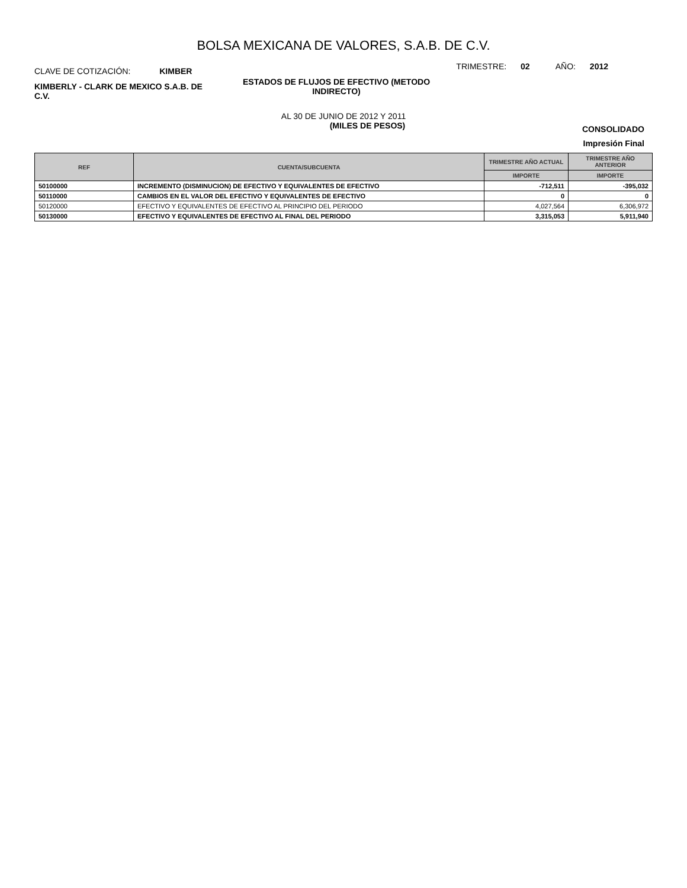BOLSA MEXICANA DE VALORES, S.A.B. DE C.V.
CLAVE DE COTIZACIÓN: KIMBER
TRIMESTRE: 02 AÑO: 2012
KIMBERLY - CLARK DE MEXICO S.A.B. DE C.V.
ESTADOS DE FLUJOS DE EFECTIVO (METODO INDIRECTO)
AL 30 DE JUNIO DE 2012 Y 2011
(MILES DE PESOS)
CONSOLIDADO
Impresión Final
| REF | CUENTA/SUBCUENTA | TRIMESTRE AÑO ACTUAL | TRIMESTRE AÑO ANTERIOR |
| --- | --- | --- | --- |
| | | IMPORTE | IMPORTE |
| 50100000 | INCREMENTO (DISMINUCION) DE EFECTIVO Y EQUIVALENTES DE EFECTIVO | -712,511 | -395,032 |
| 50110000 | CAMBIOS EN EL VALOR DEL EFECTIVO Y EQUIVALENTES DE EFECTIVO | 0 | 0 |
| 50120000 | EFECTIVO Y EQUIVALENTES DE EFECTIVO AL PRINCIPIO DEL PERIODO | 4,027,564 | 6,306,972 |
| 50130000 | EFECTIVO Y EQUIVALENTES DE EFECTIVO AL FINAL DEL PERIODO | 3,315,053 | 5,911,940 |